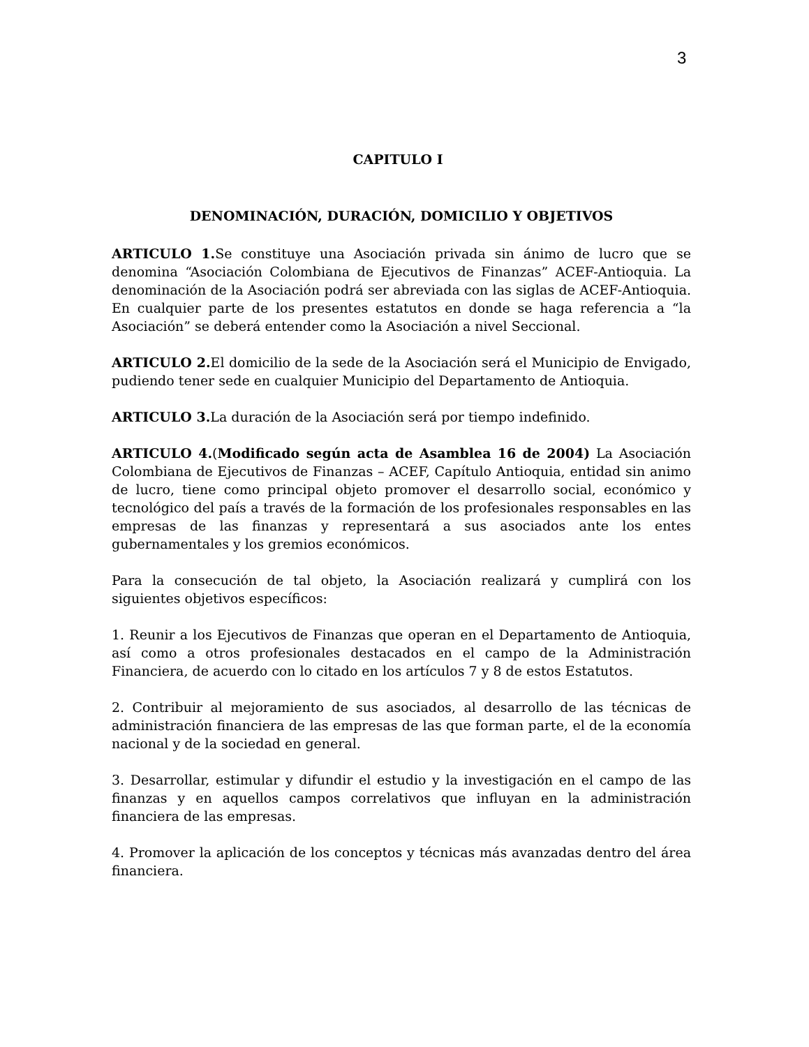3
CAPITULO I
DENOMINACIÓN, DURACIÓN, DOMICILIO Y OBJETIVOS
ARTICULO 1. Se constituye una Asociación privada sin ánimo de lucro que se denomina “Asociación Colombiana de Ejecutivos de Finanzas” ACEF-Antioquia. La denominación de la Asociación podrá ser abreviada con las siglas de ACEF-Antioquia. En cualquier parte de los presentes estatutos en donde se haga referencia a “la Asociación” se deberá entender como la Asociación a nivel Seccional.
ARTICULO 2. El domicilio de la sede de la Asociación será el Municipio de Envigado, pudiendo tener sede en cualquier Municipio del Departamento de Antioquia.
ARTICULO 3. La duración de la Asociación será por tiempo indefinido.
ARTICULO 4.(Modificado según acta de Asamblea 16 de 2004) La Asociación Colombiana de Ejecutivos de Finanzas – ACEF, Capítulo Antioquia, entidad sin animo de lucro, tiene como principal objeto promover el desarrollo social, económico y tecnológico del país a través de la formación de los profesionales responsables en las empresas de las finanzas y representará a sus asociados ante los entes gubernamentales y los gremios económicos.
Para la consecución de tal objeto, la Asociación realizará y cumplirá con los siguientes objetivos específicos:
1. Reunir a los Ejecutivos de Finanzas que operan en el Departamento de Antioquia, así como a otros profesionales destacados en el campo de la Administración Financiera, de acuerdo con lo citado en los artículos 7 y 8 de estos Estatutos.
2. Contribuir al mejoramiento de sus asociados, al desarrollo de las técnicas de administración financiera de las empresas de las que forman parte, el de la economía nacional y de la sociedad en general.
3. Desarrollar, estimular y difundir el estudio y la investigación en el campo de las finanzas y en aquellos campos correlativos que influyan en la administración financiera de las empresas.
4. Promover la aplicación de los conceptos y técnicas más avanzadas dentro del área financiera.